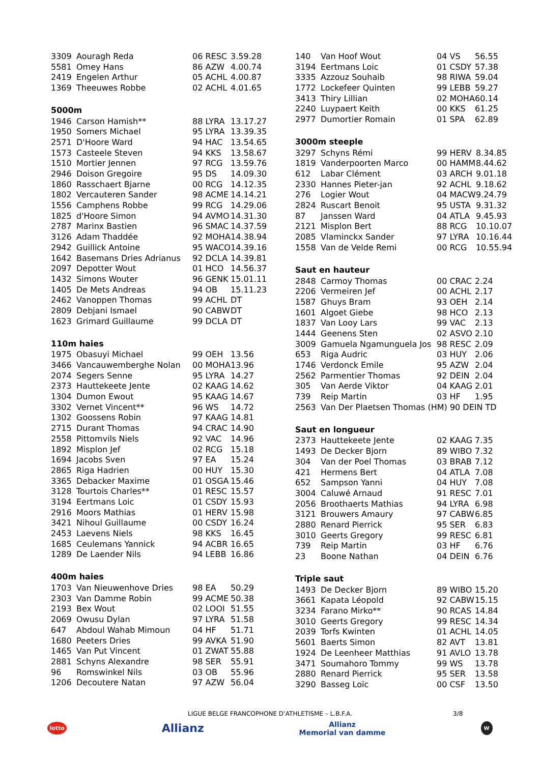| 3309 | Aouragh Reda | 06 RESC | 3.59.28 |
| 5581 | Omey Hans | 86 AZW | 4.00.74 |
| 2419 | Engelen Arthur | 05 ACHL | 4.00.87 |
| 1369 | Theeuwes Robbe | 02 ACHL | 4.01.65 |
5000m
| 1946 | Carson Hamish** | 88 LYRA | 13.17.27 |
| 1950 | Somers Michael | 95 LYRA | 13.39.35 |
| 2571 | D'Hoore Ward | 94 HAC | 13.54.65 |
| 1573 | Casteele Steven | 94 KKS | 13.58.67 |
| 1510 | Mortier Jennen | 97 RCG | 13.59.76 |
| 2946 | Doison Gregoire | 95 DS | 14.09.30 |
| 1860 | Rasschaert Bjarne | 00 RCG | 14.12.35 |
| 1802 | Vercauteren Sander | 98 ACME | 14.14.21 |
| 1556 | Camphens Robbe | 99 RCG | 14.29.06 |
| 1825 | d'Hoore Simon | 94 AVMO | 14.31.30 |
| 2787 | Marinx Bastien | 96 SMAC | 14.37.59 |
| 3126 | Adam Thaddée | 92 MOHA | 14.38.94 |
| 2942 | Guillick Antoine | 95 WACO | 14.39.16 |
| 1642 | Basemans Dries Adrianus | 92 DCLA | 14.39.81 |
| 2097 | Depotter Wout | 01 HCO | 14.56.37 |
| 1432 | Simons Wouter | 96 GENK | 15.01.11 |
| 1405 | De Mets Andreas | 94 OB | 15.11.23 |
| 2462 | Vanoppen Thomas | 99 ACHL | DT |
| 2809 | Debjani Ismael | 90 CABW | DT |
| 1623 | Grimard Guillaume | 99 DCLA | DT |
110m haies
| 1975 | Obasuyi Michael | 99 OEH | 13.56 |
| 3466 | Vancauwemberghe Nolan | 00 MOHA | 13.96 |
| 2074 | Segers Senne | 95 LYRA | 14.27 |
| 2373 | Hauttekeete Jente | 02 KAAG | 14.62 |
| 1304 | Dumon Ewout | 95 KAAG | 14.67 |
| 3302 | Vernet Vincent** | 96 WS | 14.72 |
| 1302 | Goossens Robin | 97 KAAG | 14.81 |
| 2715 | Durant Thomas | 94 CRAC | 14.90 |
| 2558 | Pittomvils Niels | 92 VAC | 14.96 |
| 1892 | Misplon Jef | 02 RCG | 15.18 |
| 1694 | Jacobs Sven | 97 EA | 15.24 |
| 2865 | Riga Hadrien | 00 HUY | 15.30 |
| 3365 | Debacker Maxime | 01 OSGA | 15.46 |
| 3128 | Tourtois Charles** | 01 RESC | 15.57 |
| 3194 | Eertmans Loic | 01 CSDY | 15.93 |
| 2916 | Moors Mathias | 01 HERV | 15.98 |
| 3421 | Nihoul Guillaume | 00 CSDY | 16.24 |
| 2453 | Laevens Niels | 98 KKS | 16.45 |
| 1685 | Ceulemans Yannick | 94 ACBR | 16.65 |
| 1289 | De Laender Nils | 94 LEBB | 16.86 |
400m haies
| 1703 | Van Nieuwenhove Dries | 98 EA | 50.29 |
| 2303 | Van Damme Robin | 99 ACME | 50.38 |
| 2193 | Bex Wout | 02 LOOI | 51.55 |
| 2069 | Owusu Dylan | 97 LYRA | 51.58 |
| 647 | Abdoul Wahab Mimoun | 04 HF | 51.71 |
| 1680 | Peeters Dries | 99 AVKA | 51.90 |
| 1465 | Van Put Vincent | 01 ZWAT | 55.88 |
| 2881 | Schyns Alexandre | 98 SER | 55.91 |
| 96 | Romswinkel Nils | 03 OB | 55.96 |
| 1206 | Decoutere Natan | 97 AZW | 56.04 |
| 140 | Van Hoof Wout | 04 VS | 56.55 |
| 3194 | Eertmans Loic | 01 CSDY | 57.38 |
| 3335 | Azzouz Souhaib | 98 RIWA | 59.04 |
| 1772 | Lockefeer Quinten | 99 LEBB | 59.27 |
| 3413 | Thiry Lillian | 02 MOHA | 60.14 |
| 2240 | Luypaert Keith | 00 KKS | 61.25 |
| 2977 | Dumortier Romain | 01 SPA | 62.89 |
3000m steeple
| 3297 | Schyns Rémi | 99 HERV | 8.34.85 |
| 1819 | Vanderpoorten Marco | 00 HAMM | 8.44.62 |
| 612 | Labar Clément | 03 ARCH | 9.01.18 |
| 2330 | Hannes Pieter-jan | 92 ACHL | 9.18.62 |
| 276 | Logier Wout | 04 MACW | 9.24.79 |
| 2824 | Ruscart Benoit | 95 USTA | 9.31.32 |
| 87 | Janssen Ward | 04 ATLA | 9.45.93 |
| 2121 | Misplon Bert | 88 RCG | 10.10.07 |
| 2085 | Vlaminckx Sander | 97 LYRA | 10.16.44 |
| 1558 | Van de Velde Remi | 00 RCG | 10.55.94 |
Saut en hauteur
| 2848 | Carmoy Thomas | 00 CRAC | 2.24 |
| 2206 | Vermeiren Jef | 00 ACHL | 2.17 |
| 1587 | Ghuys Bram | 93 OEH | 2.14 |
| 1601 | Algoet Giebe | 98 HCO | 2.13 |
| 1837 | Van Looy Lars | 99 VAC | 2.13 |
| 1444 | Geenens Sten | 02 ASVO | 2.10 |
| 3009 | Gamuela Ngamunguela Jos | 98 RESC | 2.09 |
| 653 | Riga Audric | 03 HUY | 2.06 |
| 1746 | Verdonck Emile | 95 AZW | 2.04 |
| 2562 | Parmentier Thomas | 92 DEIN | 2.04 |
| 305 | Van Aerde Viktor | 04 KAAG | 2.01 |
| 739 | Reip Martin | 03 HF | 1.95 |
| 2563 | Van Der Plaetsen Thomas (HM) 90 DEIN TD | | |
Saut en longueur
| 2373 | Hauttekeete Jente | 02 KAAG | 7.35 |
| 1493 | De Decker Bjorn | 89 WIBO | 7.32 |
| 304 | Van der Poel Thomas | 03 BRAB | 7.12 |
| 421 | Hermens Bert | 04 ATLA | 7.08 |
| 652 | Sampson Yanni | 04 HUY | 7.08 |
| 3004 | Caluwé Arnaud | 91 RESC | 7.01 |
| 2056 | Broothaerts Mathias | 94 LYRA | 6.98 |
| 3121 | Brouwers Amaury | 97 CABW | 6.85 |
| 2880 | Renard Pierrick | 95 SER | 6.83 |
| 3010 | Geerts Gregory | 99 RESC | 6.81 |
| 739 | Reip Martin | 03 HF | 6.76 |
| 23 | Boone Nathan | 04 DEIN | 6.76 |
Triple saut
| 1493 | De Decker Bjorn | 89 WIBO | 15.20 |
| 3661 | Kapata Léopold | 92 CABW | 15.15 |
| 3234 | Farano Mirko** | 90 RCAS | 14.84 |
| 3010 | Geerts Gregory | 99 RESC | 14.34 |
| 2039 | Torfs Kwinten | 01 ACHL | 14.05 |
| 5601 | Baerts Simon | 82 AVT | 13.81 |
| 1924 | De Leenheer Matthias | 91 AVLO | 13.78 |
| 3471 | Soumahoro Tommy | 99 WS | 13.78 |
| 2880 | Renard Pierrick | 95 SER | 13.58 |
| 3290 | Basseg Loïc | 00 CSF | 13.50 |
LIGUE BELGE FRANCOPHONE D’ATHLETISME – L.B.F.A. 3/8
lotto Allianz Allianz
Memorial van damme W